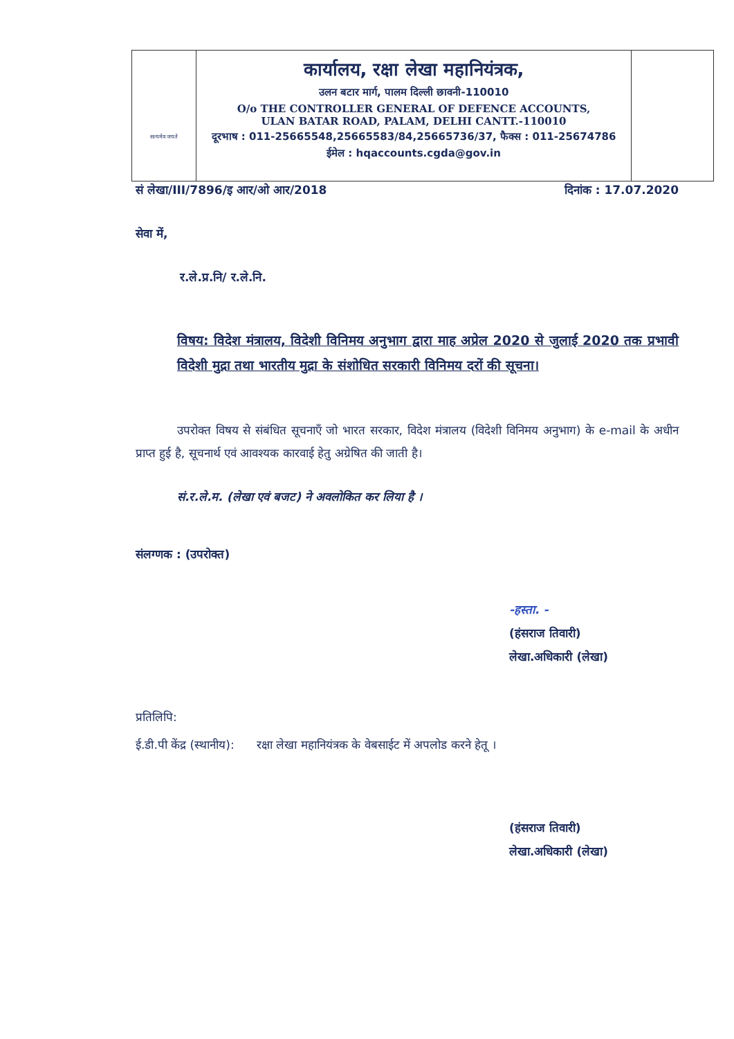सत्यमेव जयते
कार्यालय, रक्षा लेखा महानियंत्रक,
उलन बटार मार्ग, पालम दिल्ली छावनी-110010
O/o THE CONTROLLER GENERAL OF DEFENCE ACCOUNTS,
ULAN BATAR ROAD, PALAM, DELHI CANTT.-110010
दूरभाष : 011-25665548,25665583/84,25665736/37, फैक्स : 011-25674786
ईमेल : hqaccounts.cgda@gov.in
सं लेखा/III/7896/इ आर/ओ आर/2018 दिनांक : 17.07.2020
सेवा में,
र.ले.प्र.नि/ र.ले.नि.
विषय: विदेश मंत्रालय, विदेशी विनिमय अनुभाग द्वारा माह अप्रेल 2020 से जुलाई 2020 तक प्रभावी विदेशी मुद्रा तथा भारतीय मुद्रा के संशोधित सरकारी विनिमय दरों की सूचना।
उपरोक्त विषय से संबंधित सूचनाएँ जो भारत सरकार, विदेश मंत्रालय (विदेशी विनिमय अनुभाग) के e-mail के अधीन प्राप्त हुई है, सूचनार्थ एवं आवश्यक कारवाई हेतु अग्रेषित की जाती है।
सं.र.ले.म. (लेखा एवं बजट) ने अवलोकित कर लिया है ।
संलग्णक : (उपरोक्त)
-हस्ता. -
(हंसराज तिवारी)
लेखा.अधिकारी (लेखा)
प्रतिलिपि:
ई.डी.पी केंद्र (स्थानीय): रक्षा लेखा महानियंत्रक के वेबसाईट में अपलोड करने हेतू ।
(हंसराज तिवारी)
लेखा.अधिकारी (लेखा)